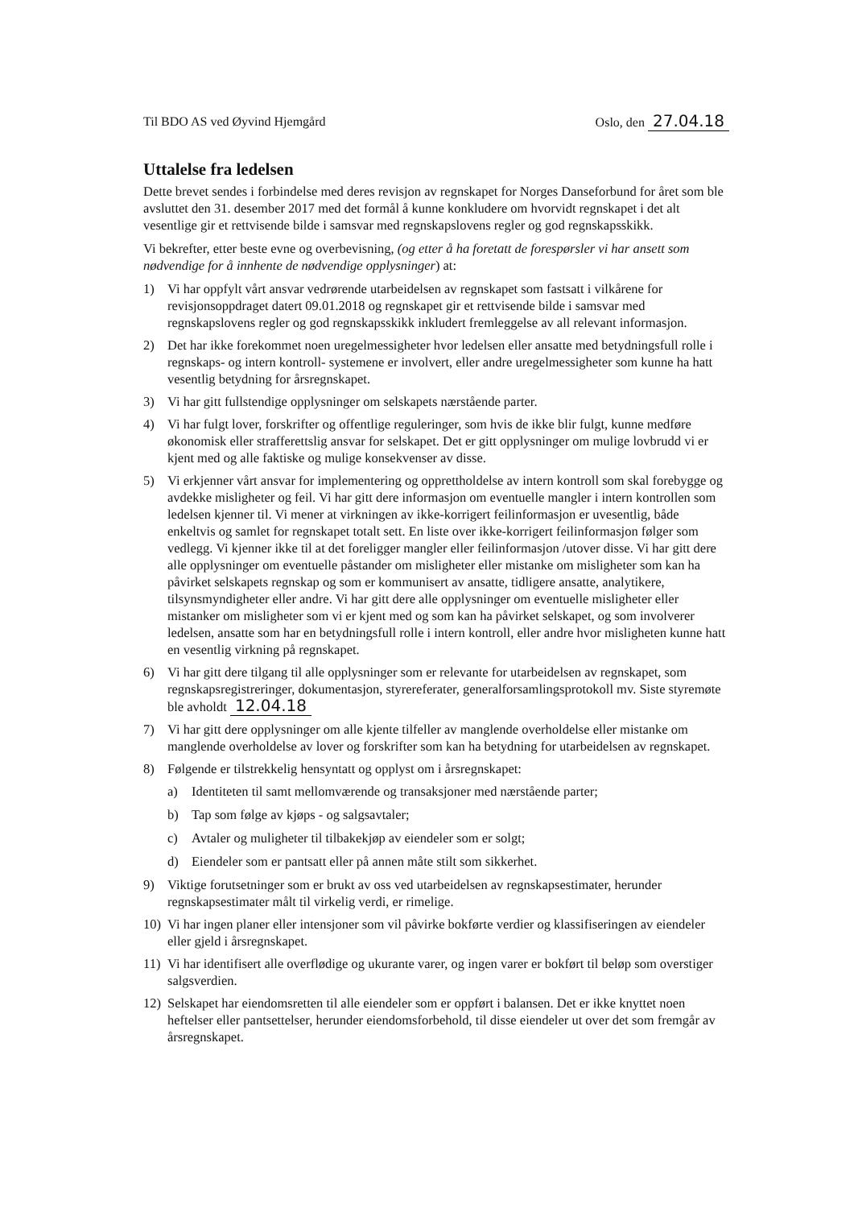Til BDO AS ved Øyvind Hjemgård Oslo, den 27.04.18
Uttalelse fra ledelsen
Dette brevet sendes i forbindelse med deres revisjon av regnskapet for Norges Danseforbund for året som ble avsluttet den 31. desember 2017 med det formål å kunne konkludere om hvorvidt regnskapet i det alt vesentlige gir et rettvisende bilde i samsvar med regnskapslovens regler og god regnskapsskikk.
Vi bekrefter, etter beste evne og overbevisning, (og etter å ha foretatt de forespørsler vi har ansett som nødvendige for å innhente de nødvendige opplysninger) at:
1) Vi har oppfylt vårt ansvar vedrørende utarbeidelsen av regnskapet som fastsatt i vilkårene for revisjonsoppdraget datert 09.01.2018 og regnskapet gir et rettvisende bilde i samsvar med regnskapslovens regler og god regnskapsskikk inkludert fremleggelse av all relevant informasjon.
2) Det har ikke forekommet noen uregelmessigheter hvor ledelsen eller ansatte med betydningsfull rolle i regnskaps- og intern kontroll- systemene er involvert, eller andre uregelmessigheter som kunne ha hatt vesentlig betydning for årsregnskapet.
3) Vi har gitt fullstendige opplysninger om selskapets nærstående parter.
4) Vi har fulgt lover, forskrifter og offentlige reguleringer, som hvis de ikke blir fulgt, kunne medføre økonomisk eller strafferettslig ansvar for selskapet. Det er gitt opplysninger om mulige lovbrudd vi er kjent med og alle faktiske og mulige konsekvenser av disse.
5) Vi erkjenner vårt ansvar for implementering og opprettholdelse av intern kontroll som skal forebygge og avdekke misligheter og feil. Vi har gitt dere informasjon om eventuelle mangler i intern kontrollen som ledelsen kjenner til. Vi mener at virkningen av ikke-korrigert feilinformasjon er uvesentlig, både enkeltvis og samlet for regnskapet totalt sett. En liste over ikke-korrigert feilinformasjon følger som vedlegg. Vi kjenner ikke til at det foreligger mangler eller feilinformasjon /utover disse. Vi har gitt dere alle opplysninger om eventuelle påstander om misligheter eller mistanke om misligheter som kan ha påvirket selskapets regnskap og som er kommunisert av ansatte, tidligere ansatte, analytikere, tilsynsmyndigheter eller andre. Vi har gitt dere alle opplysninger om eventuelle misligheter eller mistanker om misligheter som vi er kjent med og som kan ha påvirket selskapet, og som involverer ledelsen, ansatte som har en betydningsfull rolle i intern kontroll, eller andre hvor misligheten kunne hatt en vesentlig virkning på regnskapet.
6) Vi har gitt dere tilgang til alle opplysninger som er relevante for utarbeidelsen av regnskapet, som regnskapsregistreringer, dokumentasjon, styrereferater, generalforsamlingsprotokoll mv. Siste styremøte ble avholdt 12.04.18
7) Vi har gitt dere opplysninger om alle kjente tilfeller av manglende overholdelse eller mistanke om manglende overholdelse av lover og forskrifter som kan ha betydning for utarbeidelsen av regnskapet.
8) Følgende er tilstrekkelig hensyntatt og opplyst om i årsregnskapet:
a) Identiteten til samt mellomværende og transaksjoner med nærstående parter;
b) Tap som følge av kjøps - og salgsavtaler;
c) Avtaler og muligheter til tilbakekjøp av eiendeler som er solgt;
d) Eiendeler som er pantsatt eller på annen måte stilt som sikkerhet.
9) Viktige forutsetninger som er brukt av oss ved utarbeidelsen av regnskapsestimater, herunder regnskapsestimater målt til virkelig verdi, er rimelige.
10) Vi har ingen planer eller intensjoner som vil påvirke bokførte verdier og klassifiseringen av eiendeler eller gjeld i årsregnskapet.
11) Vi har identifisert alle overflødige og ukurante varer, og ingen varer er bokført til beløp som overstiger salgsverdien.
12) Selskapet har eiendomsretten til alle eiendeler som er oppført i balansen. Det er ikke knyttet noen heftelser eller pantsettelser, herunder eiendomsforbehold, til disse eiendeler ut over det som fremgår av årsregnskapet.